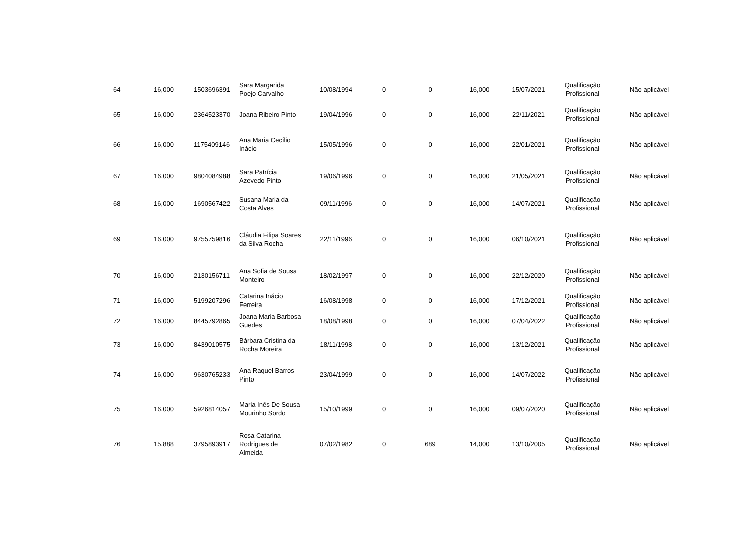| 64 | 16,000 | 1503696391 | Sara Margarida Poejo Carvalho | 10/08/1994 | 0 | 0 | 16,000 | 15/07/2021 | Qualificação Profissional | Não aplicável |
| 65 | 16,000 | 2364523370 | Joana Ribeiro Pinto | 19/04/1996 | 0 | 0 | 16,000 | 22/11/2021 | Qualificação Profissional | Não aplicável |
| 66 | 16,000 | 1175409146 | Ana Maria Cecílio Inácio | 15/05/1996 | 0 | 0 | 16,000 | 22/01/2021 | Qualificação Profissional | Não aplicável |
| 67 | 16,000 | 9804084988 | Sara Patrícia Azevedo Pinto | 19/06/1996 | 0 | 0 | 16,000 | 21/05/2021 | Qualificação Profissional | Não aplicável |
| 68 | 16,000 | 1690567422 | Susana Maria da Costa Alves | 09/11/1996 | 0 | 0 | 16,000 | 14/07/2021 | Qualificação Profissional | Não aplicável |
| 69 | 16,000 | 9755759816 | Cláudia Filipa Soares da Silva Rocha | 22/11/1996 | 0 | 0 | 16,000 | 06/10/2021 | Qualificação Profissional | Não aplicável |
| 70 | 16,000 | 2130156711 | Ana Sofia de Sousa Monteiro | 18/02/1997 | 0 | 0 | 16,000 | 22/12/2020 | Qualificação Profissional | Não aplicável |
| 71 | 16,000 | 5199207296 | Catarina Inácio Ferreira | 16/08/1998 | 0 | 0 | 16,000 | 17/12/2021 | Qualificação Profissional | Não aplicável |
| 72 | 16,000 | 8445792865 | Joana Maria Barbosa Guedes | 18/08/1998 | 0 | 0 | 16,000 | 07/04/2022 | Qualificação Profissional | Não aplicável |
| 73 | 16,000 | 8439010575 | Bárbara Cristina da Rocha Moreira | 18/11/1998 | 0 | 0 | 16,000 | 13/12/2021 | Qualificação Profissional | Não aplicável |
| 74 | 16,000 | 9630765233 | Ana Raquel Barros Pinto | 23/04/1999 | 0 | 0 | 16,000 | 14/07/2022 | Qualificação Profissional | Não aplicável |
| 75 | 16,000 | 5926814057 | Maria Inês De Sousa Mourinho Sordo | 15/10/1999 | 0 | 0 | 16,000 | 09/07/2020 | Qualificação Profissional | Não aplicável |
| 76 | 15,888 | 3795893917 | Rosa Catarina Rodrigues de Almeida | 07/02/1982 | 0 | 689 | 14,000 | 13/10/2005 | Qualificação Profissional | Não aplicável |